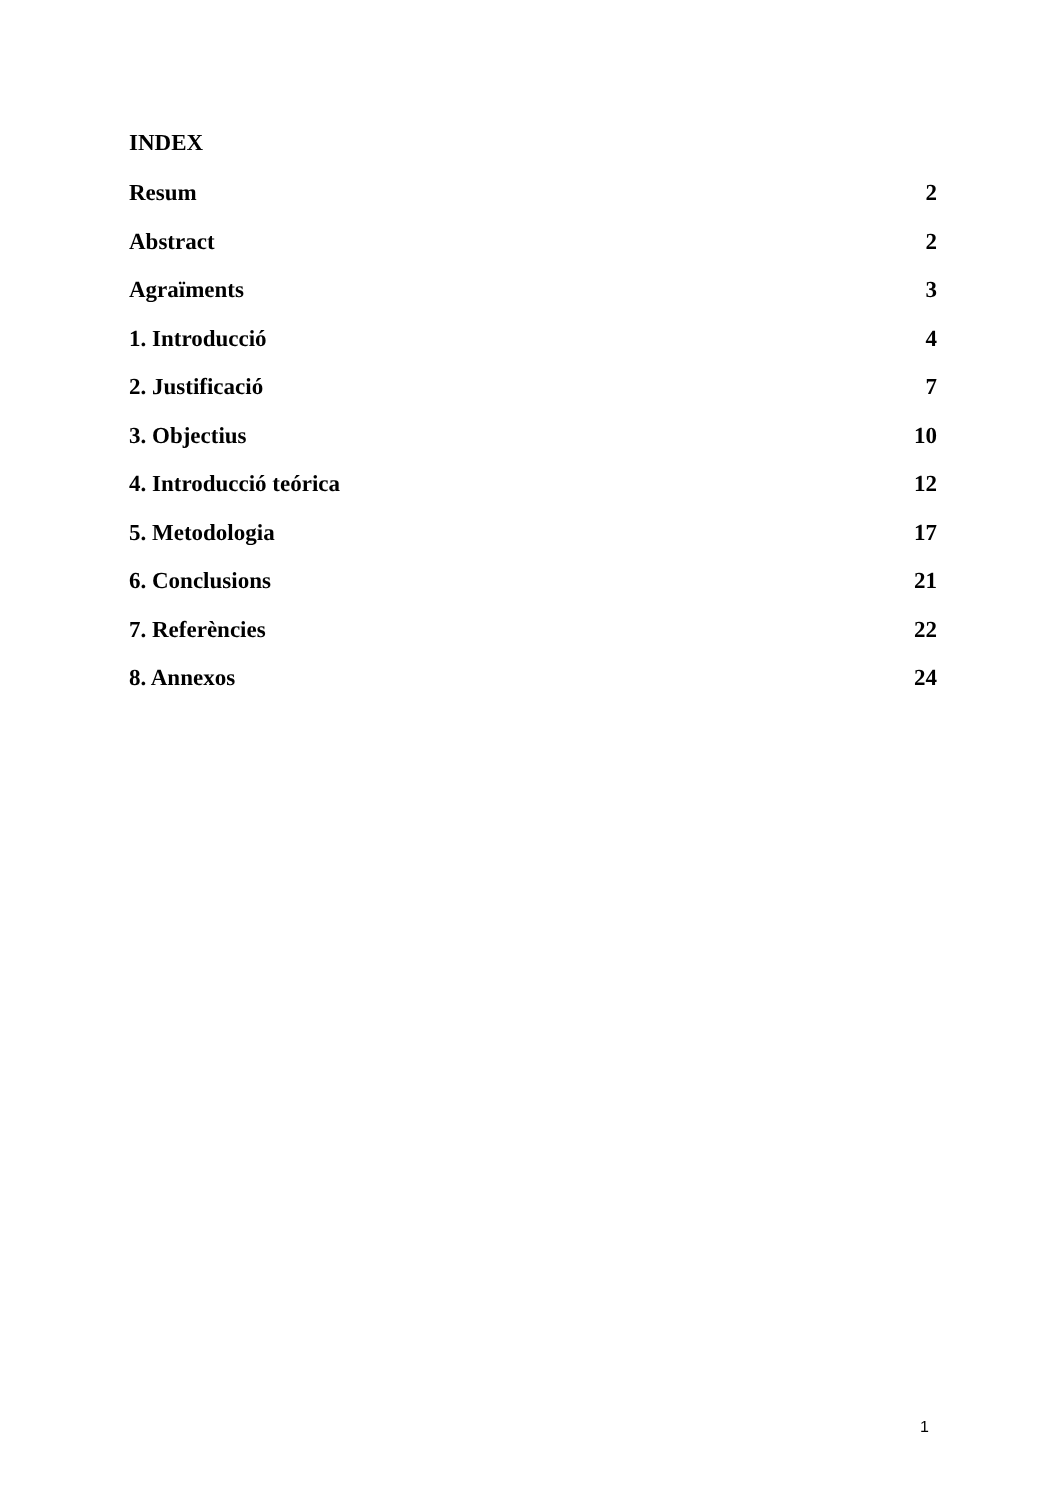INDEX
Resum 2
Abstract 2
Agraïments 3
1. Introducció 4
2. Justificació 7
3. Objectius 10
4. Introducció teórica 12
5. Metodologia 17
6. Conclusions 21
7. Referències 22
8. Annexos 24
1